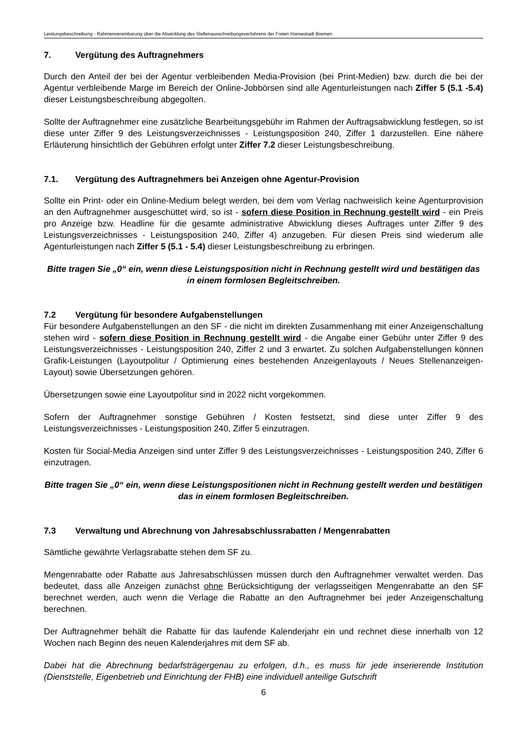Leistungsbeschreibung - Rahmenvereinbarung über die Abwicklung des Stellenausschreibungsverfahrens der Freien Hansestadt Bremen
7. Vergütung des Auftragnehmers
Durch den Anteil der bei der Agentur verbleibenden Media-Provision (bei Print-Medien) bzw. durch die bei der Agentur verbleibende Marge im Bereich der Online-Jobbörsen sind alle Agenturleistungen nach Ziffer 5 (5.1 -5.4) dieser Leistungsbeschreibung abgegolten.
Sollte der Auftragnehmer eine zusätzliche Bearbeitungsgebühr im Rahmen der Auftragsabwicklung festlegen, so ist diese unter Ziffer 9 des Leistungsverzeichnisses - Leistungsposition 240, Ziffer 1 darzustellen. Eine nähere Erläuterung hinsichtlich der Gebühren erfolgt unter Ziffer 7.2 dieser Leistungsbeschreibung.
7.1. Vergütung des Auftragnehmers bei Anzeigen ohne Agentur-Provision
Sollte ein Print- oder ein Online-Medium belegt werden, bei dem vom Verlag nachweislich keine Agenturprovision an den Auftragnehmer ausgeschüttet wird, so ist - sofern diese Position in Rechnung gestellt wird - ein Preis pro Anzeige bzw. Headline für die gesamte administrative Abwicklung dieses Auftrages unter Ziffer 9 des Leistungsverzeichnisses - Leistungsposition 240, Ziffer 4) anzugeben. Für diesen Preis sind wiederum alle Agenturleistungen nach Ziffer 5 (5.1 - 5.4) dieser Leistungsbeschreibung zu erbringen.
Bitte tragen Sie „0“ ein, wenn diese Leistungsposition nicht in Rechnung gestellt wird und bestätigen das in einem formlosen Begleitschreiben.
7.2 Vergütung für besondere Aufgabenstellungen
Für besondere Aufgabenstellungen an den SF - die nicht im direkten Zusammenhang mit einer Anzeigenschaltung stehen wird - sofern diese Position in Rechnung gestellt wird - die Angabe einer Gebühr unter Ziffer 9 des Leistungsverzeichnisses - Leistungsposition 240, Ziffer 2 und 3 erwartet. Zu solchen Aufgabenstellungen können Grafik-Leistungen (Layoutpolitur / Optimierung eines bestehenden Anzeigenlayouts / Neues Stellenanzeigen-Layout) sowie Übersetzungen gehören.
Übersetzungen sowie eine Layoutpolitur sind in 2022 nicht vorgekommen.
Sofern der Auftragnehmer sonstige Gebühren / Kosten festsetzt, sind diese unter Ziffer 9 des Leistungsverzeichnisses - Leistungsposition 240, Ziffer 5 einzutragen.
Kosten für Social-Media Anzeigen sind unter Ziffer 9 des Leistungsverzeichnisses - Leistungsposition 240, Ziffer 6 einzutragen.
Bitte tragen Sie „0“ ein, wenn diese Leistungspositionen nicht in Rechnung gestellt werden und bestätigen das in einem formlosen Begleitschreiben.
7.3 Verwaltung und Abrechnung von Jahresabschlussrabatten / Mengenrabatten
Sämtliche gewährte Verlagsrabatte stehen dem SF zu.
Mengenrabatte oder Rabatte aus Jahresabschlüssen müssen durch den Auftragnehmer verwaltet werden. Das bedeutet, dass alle Anzeigen zunächst ohne Berücksichtigung der verlagsseitigen Mengenrabatte an den SF berechnet werden, auch wenn die Verlage die Rabatte an den Auftragnehmer bei jeder Anzeigenschaltung berechnen.
Der Auftragnehmer behält die Rabatte für das laufende Kalenderjahr ein und rechnet diese innerhalb von 12 Wochen nach Beginn des neuen Kalenderjahres mit dem SF ab.
Dabei hat die Abrechnung bedarfsträgergenau zu erfolgen, d.h., es muss für jede inserierende Institution (Dienststelle, Eigenbetrieb und Einrichtung der FHB) eine individuell anteilige Gutschrift
6